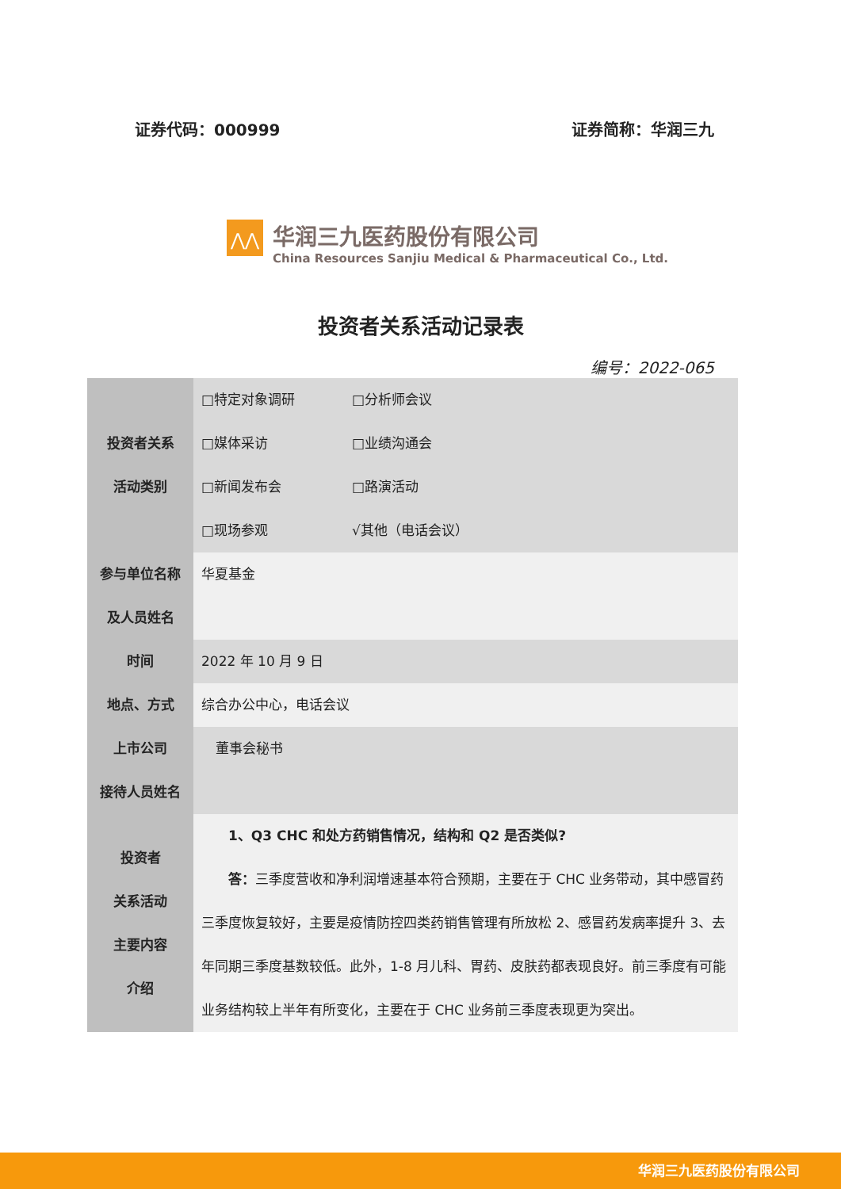证券代码：000999 证券简称：华润三九
⋀⋀
华润三九医药股份有限公司
China Resources Sanjiu Medical & Pharmaceutical Co., Ltd.
投资者关系活动记录表
编号：2022-065
| 投资者关系 活动类别 | □特定对象调研 □分析师会议 □媒体采访 □业绩沟通会 □新闻发布会 □路演活动 □现场参观 √其他（电话会议） |
| 参与单位名称 及人员姓名 | 华夏基金 |
| 时间 | 2022 年 10 月 9 日 |
| 地点、方式 | 综合办公中心，电话会议 |
| 上市公司 接待人员姓名 | 董事会秘书 |
| 投资者 关系活动 主要内容 介绍 | 1、Q3 CHC 和处方药销售情况，结构和 Q2 是否类似? 答： 三季度营收和净利润增速基本符合预期，主要在于 CHC 业务带动，其中感冒药三季度恢复较好，主要是疫情防控四类药销售管理有所放松 2、感冒药发病率提升 3、去年同期三季度基数较低。此外，1-8 月儿科、胃药、皮肤药都表现良好。前三季度有可能业务结构较上半年有所变化，主要在于 CHC 业务前三季度表现更为突出。 |
华润三九医药股份有限公司